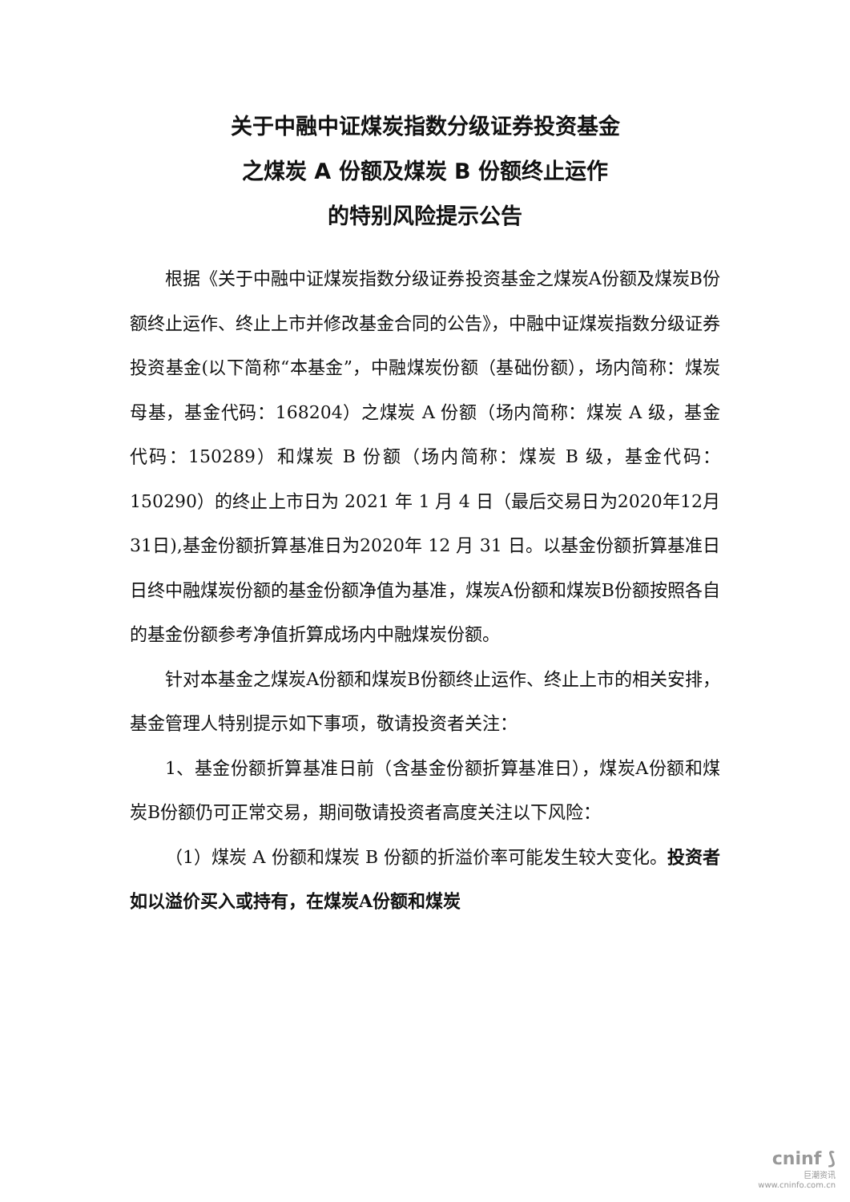关于中融中证煤炭指数分级证券投资基金
之煤炭 A 份额及煤炭 B 份额终止运作
的特别风险提示公告
根据《关于中融中证煤炭指数分级证券投资基金之煤炭A份额及煤炭B份额终止运作、终止上市并修改基金合同的公告》，中融中证煤炭指数分级证券投资基金(以下简称“本基金”，中融煤炭份额（基础份额），场内简称：煤炭母基，基金代码：168204）之煤炭 A 份额（场内简称：煤炭 A 级，基金代码：150289）和煤炭 B 份额（场内简称：煤炭 B 级，基金代码：150290）的终止上市日为 2021 年 1 月 4 日（最后交易日为2020年12月31日),基金份额折算基准日为2020年 12 月 31 日。以基金份额折算基准日日终中融煤炭份额的基金份额净值为基准，煤炭A份额和煤炭B份额按照各自的基金份额参考净值折算成场内中融煤炭份额。
针对本基金之煤炭A份额和煤炭B份额终止运作、终止上市的相关安排，基金管理人特别提示如下事项，敬请投资者关注：
1、基金份额折算基准日前（含基金份额折算基准日），煤炭A份额和煤炭B份额仍可正常交易，期间敬请投资者高度关注以下风险：
（1）煤炭 A 份额和煤炭 B 份额的折溢价率可能发生较大变化。投资者如以溢价买入或持有，在煤炭A份额和煤炭
cninf ⟆
巨潮资讯
www.cninfo.com.cn